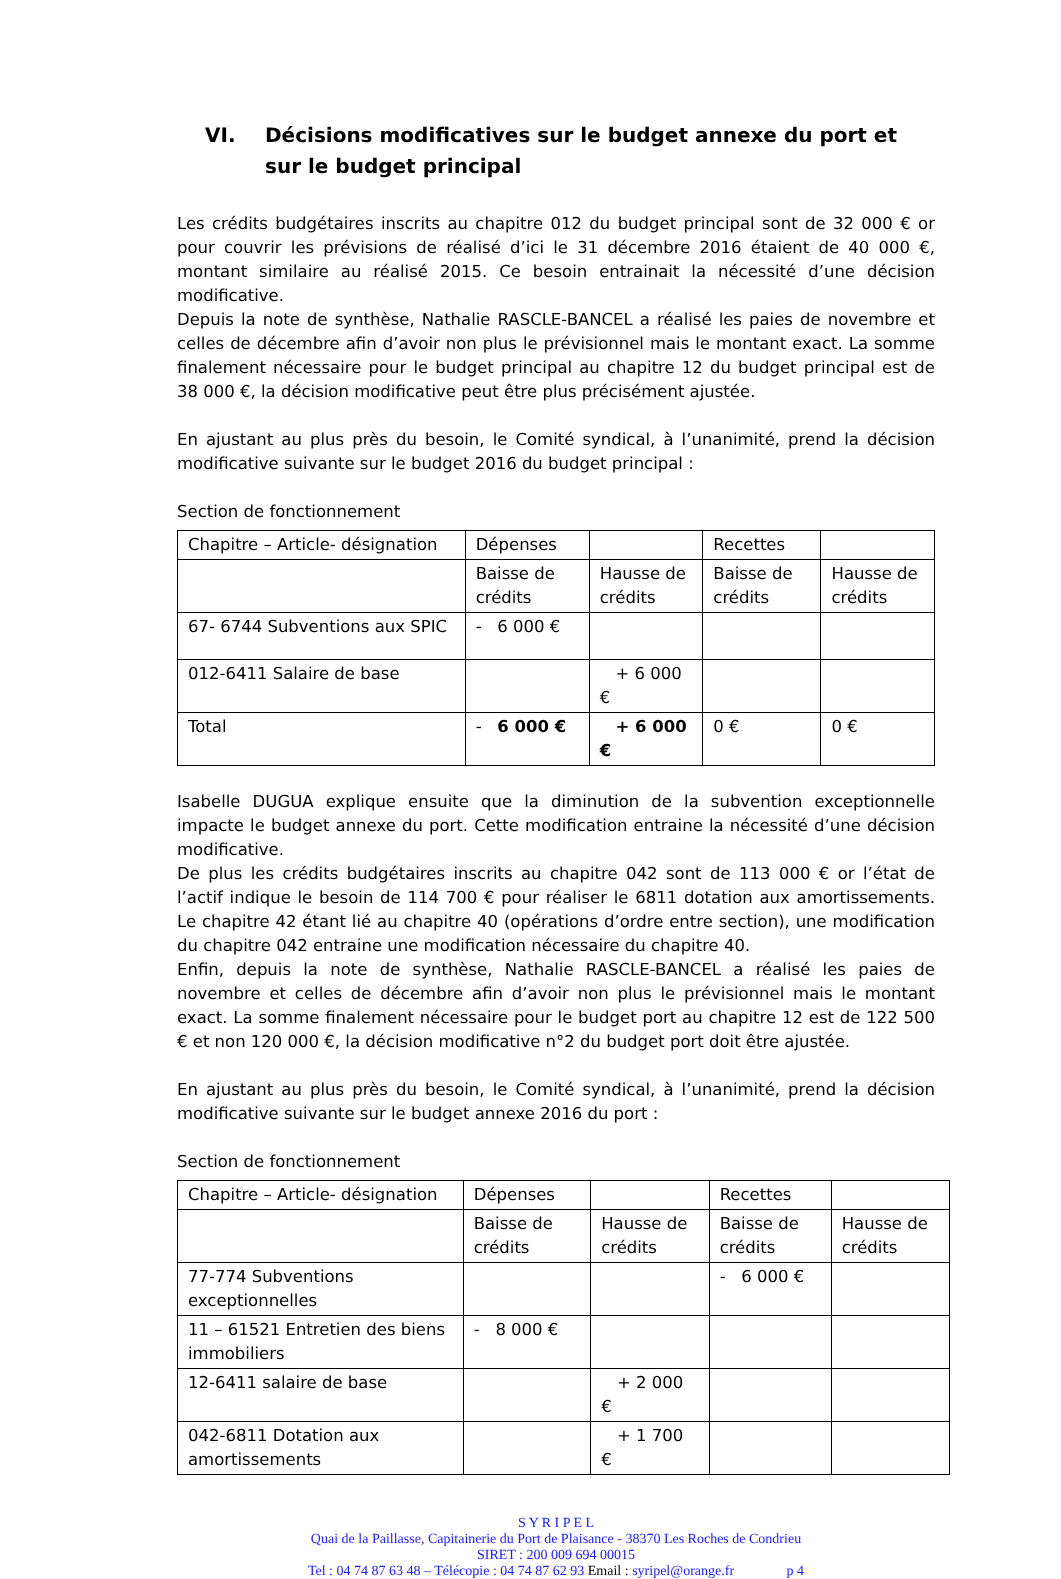VI. Décisions modificatives sur le budget annexe du port et sur le budget principal
Les crédits budgétaires inscrits au chapitre 012 du budget principal sont de 32 000 € or pour couvrir les prévisions de réalisé d’ici le 31 décembre 2016 étaient de 40 000 €, montant similaire au réalisé 2015. Ce besoin entrainait la nécessité d’une décision modificative.
Depuis la note de synthèse, Nathalie RASCLE-BANCEL a réalisé les paies de novembre et celles de décembre afin d’avoir non plus le prévisionnel mais le montant exact. La somme finalement nécessaire pour le budget principal au chapitre 12 du budget principal est de 38 000 €, la décision modificative peut être plus précisément ajustée.
En ajustant au plus près du besoin, le Comité syndical, à l’unanimité, prend la décision modificative suivante sur le budget 2016 du budget principal :
Section de fonctionnement
| Chapitre – Article- désignation | Dépenses | | Recettes | |
| | Baisse de crédits | Hausse de crédits | Baisse de crédits | Hausse de crédits |
| 67- 6744 Subventions aux SPIC | - 6 000 € | | | |
| 012-6411 Salaire de base | | + 6 000 € | | |
| Total | - 6 000 € | + 6 000 € | 0 € | 0 € |
Isabelle DUGUA explique ensuite que la diminution de la subvention exceptionnelle impacte le budget annexe du port. Cette modification entraine la nécessité d’une décision modificative.
De plus les crédits budgétaires inscrits au chapitre 042 sont de 113 000 € or l’état de l’actif indique le besoin de 114 700 € pour réaliser le 6811 dotation aux amortissements. Le chapitre 42 étant lié au chapitre 40 (opérations d’ordre entre section), une modification du chapitre 042 entraine une modification nécessaire du chapitre 40.
Enfin, depuis la note de synthèse, Nathalie RASCLE-BANCEL a réalisé les paies de novembre et celles de décembre afin d’avoir non plus le prévisionnel mais le montant exact. La somme finalement nécessaire pour le budget port au chapitre 12 est de 122 500 € et non 120 000 €, la décision modificative n°2 du budget port doit être ajustée.
En ajustant au plus près du besoin, le Comité syndical, à l’unanimité, prend la décision modificative suivante sur le budget annexe 2016 du port :
Section de fonctionnement
| Chapitre – Article- désignation | Dépenses | | Recettes | |
| | Baisse de crédits | Hausse de crédits | Baisse de crédits | Hausse de crédits |
| 77-774 Subventions exceptionnelles | | | - 6 000 € | |
| 11 – 61521 Entretien des biens immobiliers | - 8 000 € | | | |
| 12-6411 salaire de base | | + 2 000 € | | |
| 042-6811 Dotation aux amortissements | | + 1 700 € | | |
S Y R I P E L
Quai de la Paillasse, Capitainerie du Port de Plaisance - 38370 Les Roches de Condrieu
SIRET : 200 009 694 00015
Tel : 04 74 87 63 48 – Télécopie : 04 74 87 62 93 Email : syripel@orange.fr p 4